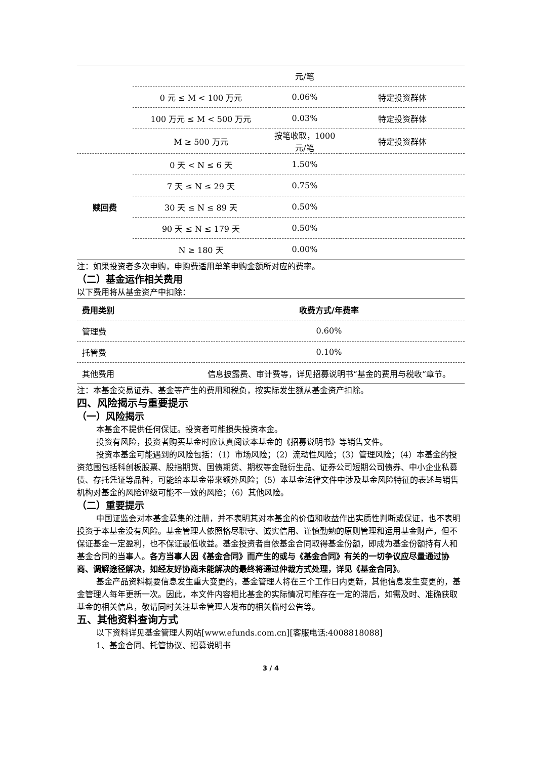| | | 元/笔 | |
| | 0 元 ≤ M < 100 万元 | 0.06% | 特定投资群体 |
| | 100 万元 ≤ M < 500 万元 | 0.03% | 特定投资群体 |
| | M ≥ 500 万元 | 按笔收取，1000元/笔 | 特定投资群体 |
| 赎回费 | 0 天 < N ≤ 6 天 | 1.50% | |
| | 7 天 ≤ N ≤ 29 天 | 0.75% | |
| | 30 天 ≤ N ≤ 89 天 | 0.50% | |
| | 90 天 ≤ N ≤ 179 天 | 0.50% | |
| | N ≥ 180 天 | 0.00% | |
注：如果投资者多次申购，申购费适用单笔申购金额所对应的费率。
（二）基金运作相关费用
以下费用将从基金资产中扣除：
| 费用类别 | 收费方式/年费率 |
| --- | --- |
| 管理费 | 0.60% |
| 托管费 | 0.10% |
| 其他费用 | 信息披露费、审计费等，详见招募说明书“基金的费用与税收”章节。 |
注：本基金交易证券、基金等产生的费用和税负，按实际发生额从基金资产扣除。
四、风险揭示与重要提示
（一）风险揭示
本基金不提供任何保证。投资者可能损失投资本金。
投资有风险，投资者购买基金时应认真阅读本基金的《招募说明书》等销售文件。
投资本基金可能遇到的风险包括：（1）市场风险；（2）流动性风险；（3）管理风险；（4）本基金的投资范围包括科创板股票、股指期货、国债期货、期权等金融衍生品、证券公司短期公司债券、中小企业私募债、存托凭证等品种，可能给本基金带来额外风险；（5）本基金法律文件中涉及基金风险特征的表述与销售机构对基金的风险评级可能不一致的风险；（6）其他风险。
（二）重要提示
中国证监会对本基金募集的注册，并不表明其对本基金的价值和收益作出实质性判断或保证，也不表明投资于本基金没有风险。基金管理人依照恪尽职守、诚实信用、谨慎勤勉的原则管理和运用基金财产，但不保证基金一定盈利，也不保证最低收益。基金投资者自依基金合同取得基金份额，即成为基金份额持有人和基金合同的当事人。各方当事人因《基金合同》而产生的或与《基金合同》有关的一切争议应尽量通过协商、调解途径解决，如经友好协商未能解决的最终将通过仲裁方式处理，详见《基金合同》。
基金产品资料概要信息发生重大变更的，基金管理人将在三个工作日内更新，其他信息发生变更的，基金管理人每年更新一次。因此，本文件内容相比基金的实际情况可能存在一定的滞后，如需及时、准确获取基金的相关信息，敬请同时关注基金管理人发布的相关临时公告等。
五、其他资料查询方式
以下资料详见基金管理人网站[www.efunds.com.cn][客服电话:4008818088]
1、基金合同、托管协议、招募说明书
3 / 4